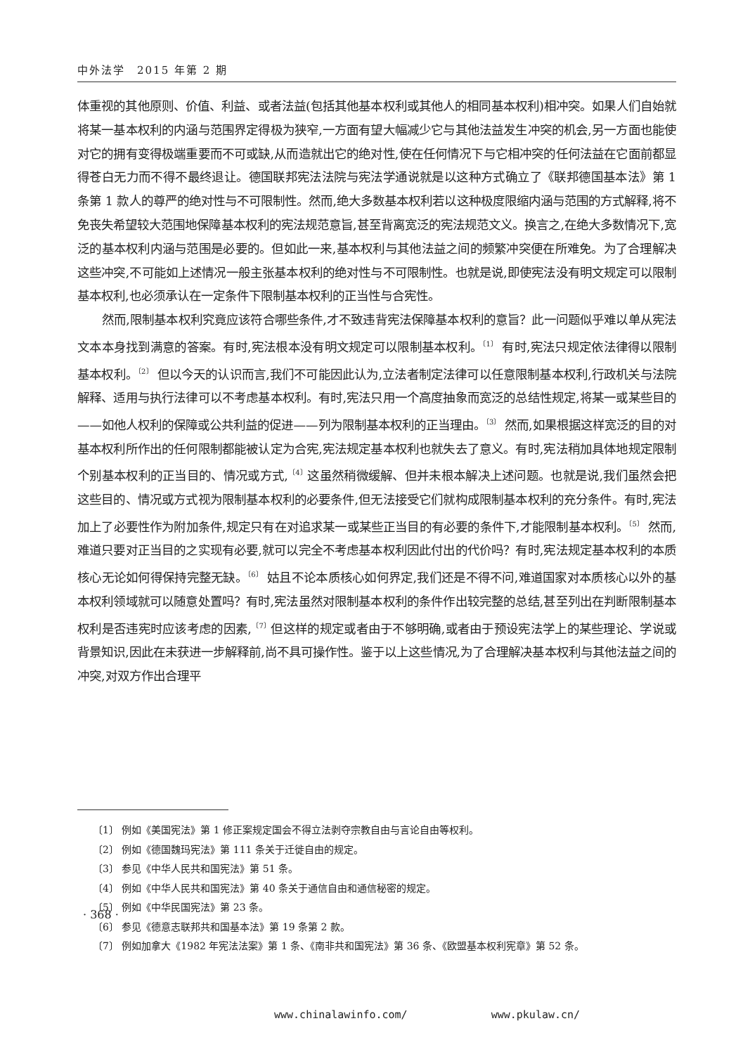中外法学　2015 年第 2 期
体重视的其他原则、价值、利益、或者法益(包括其他基本权利或其他人的相同基本权利)相冲突。如果人们自始就将某一基本权利的内涵与范围界定得极为狭窄,一方面有望大幅减少它与其他法益发生冲突的机会,另一方面也能使对它的拥有变得极端重要而不可或缺,从而造就出它的绝对性,使在任何情况下与它相冲突的任何法益在它面前都显得苍白无力而不得不最终退让。德国联邦宪法法院与宪法学通说就是以这种方式确立了《联邦德国基本法》第 1 条第 1 款人的尊严的绝对性与不可限制性。然而,绝大多数基本权利若以这种极度限缩内涵与范围的方式解释,将不免丧失希望较大范围地保障基本权利的宪法规范意旨,甚至背离宽泛的宪法规范文义。换言之,在绝大多数情况下,宽泛的基本权利内涵与范围是必要的。但如此一来,基本权利与其他法益之间的频繁冲突便在所难免。为了合理解决这些冲突,不可能如上述情况一般主张基本权利的绝对性与不可限制性。也就是说,即使宪法没有明文规定可以限制基本权利,也必须承认在一定条件下限制基本权利的正当性与合宪性。
然而,限制基本权利究竟应该符合哪些条件,才不致违背宪法保障基本权利的意旨？此一问题似乎难以单从宪法文本本身找到满意的答案。有时,宪法根本没有明文规定可以限制基本权利。<sup>〔1〕</sup> 有时,宪法只规定依法律得以限制基本权利。<sup>〔2〕</sup> 但以今天的认识而言,我们不可能因此认为,立法者制定法律可以任意限制基本权利,行政机关与法院解释、适用与执行法律可以不考虑基本权利。有时,宪法只用一个高度抽象而宽泛的总结性规定,将某一或某些目的——如他人权利的保障或公共利益的促进——列为限制基本权利的正当理由。<sup>〔3〕</sup> 然而,如果根据这样宽泛的目的对基本权利所作出的任何限制都能被认定为合宪,宪法规定基本权利也就失去了意义。有时,宪法稍加具体地规定限制个别基本权利的正当目的、情况或方式,<sup>〔4〕</sup>这虽然稍微缓解、但并未根本解决上述问题。也就是说,我们虽然会把这些目的、情况或方式视为限制基本权利的必要条件,但无法接受它们就构成限制基本权利的充分条件。有时,宪法加上了必要性作为附加条件,规定只有在对追求某一或某些正当目的有必要的条件下,才能限制基本权利。<sup>〔5〕</sup> 然而,难道只要对正当目的之实现有必要,就可以完全不考虑基本权利因此付出的代价吗？有时,宪法规定基本权利的本质核心无论如何得保持完整无缺。<sup>〔6〕</sup> 姑且不论本质核心如何界定,我们还是不得不问,难道国家对本质核心以外的基本权利领域就可以随意处置吗？有时,宪法虽然对限制基本权利的条件作出较完整的总结,甚至列出在判断限制基本权利是否违宪时应该考虑的因素,<sup>〔7〕</sup>但这样的规定或者由于不够明确,或者由于预设宪法学上的某些理论、学说或背景知识,因此在未获进一步解释前,尚不具可操作性。鉴于以上这些情况,为了合理解决基本权利与其他法益之间的冲突,对双方作出合理平
〔1〕 例如《美国宪法》第 1 修正案规定国会不得立法剥夺宗教自由与言论自由等权利。
〔2〕 例如《德国魏玛宪法》第 111 条关于迁徙自由的规定。
〔3〕 参见《中华人民共和国宪法》第 51 条。
〔4〕 例如《中华人民共和国宪法》第 40 条关于通信自由和通信秘密的规定。
〔5〕 例如《中华民国宪法》第 23 条。
〔6〕 参见《德意志联邦共和国基本法》第 19 条第 2 款。
〔7〕 例如加拿大《1982 年宪法法案》第 1 条、《南非共和国宪法》第 36 条、《欧盟基本权利宪章》第 52 条。
· 368 ·
www.chinalawinfo.com/ www.pkulaw.cn/